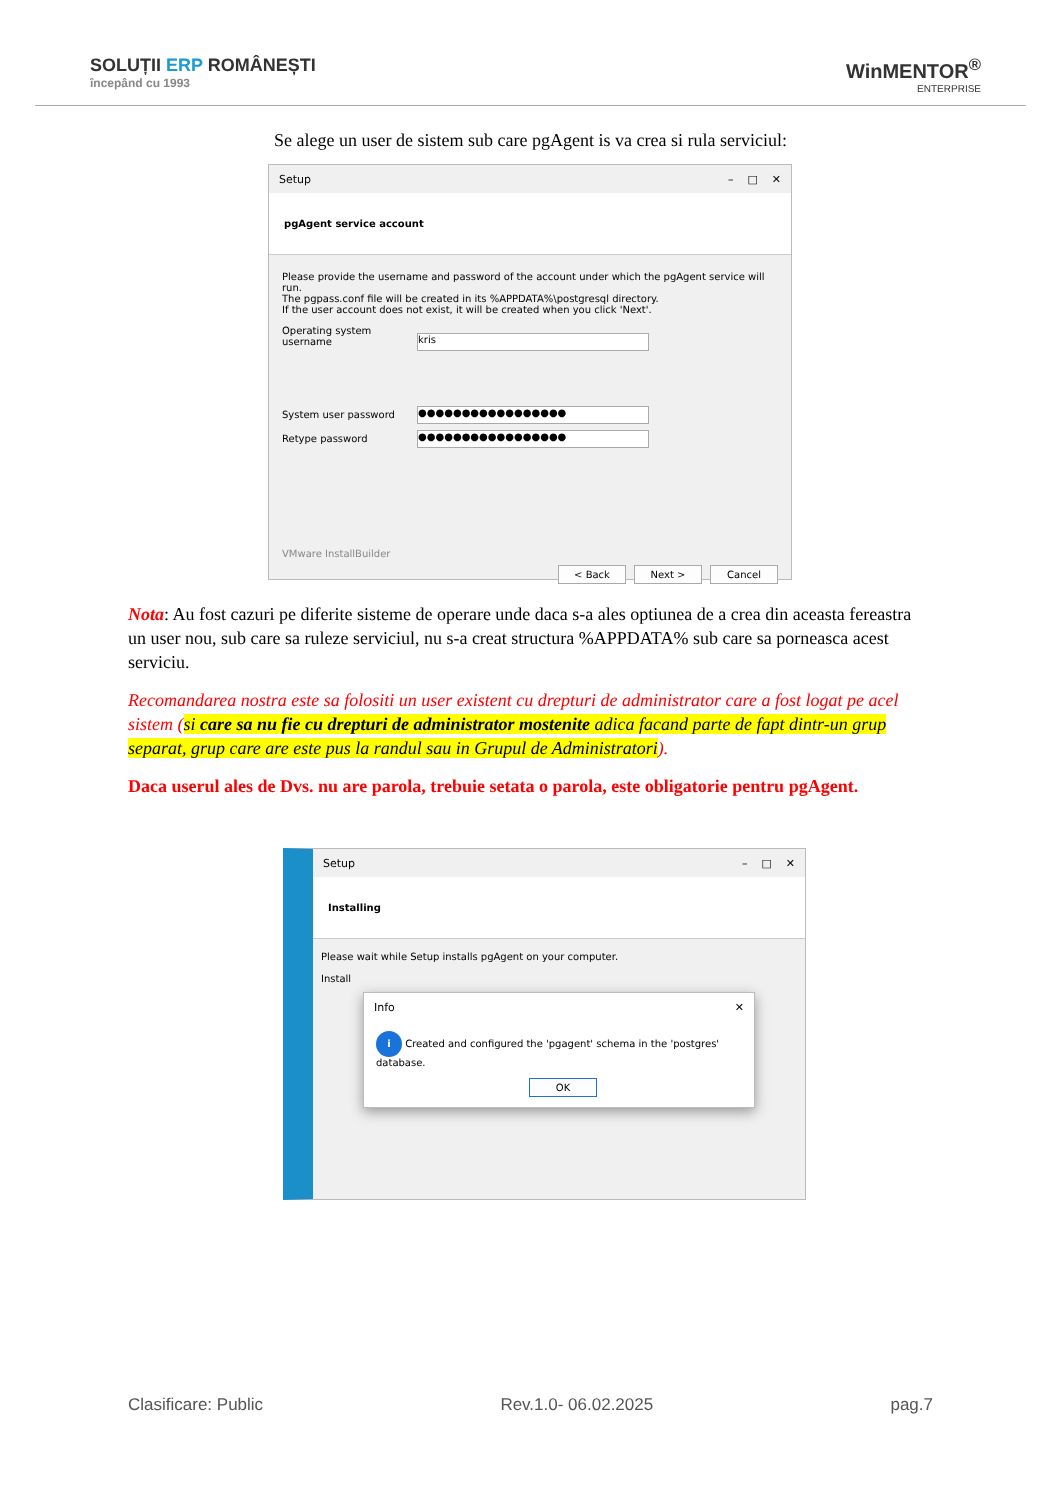SOLUȚII ERP ROMÂNEȘTI
începând cu 1993
WinMENTOR<sup>®</sup>
ENTERPRISE
Se alege un user de sistem sub care pgAgent is va crea si rula serviciul:
Setup – □ ✕
pgAgent service account
Please provide the username and password of the account under which the pgAgent service will run.
The pgpass.conf file will be created in its %APPDATA%\postgresql directory.
If the user account does not exist, it will be created when you click 'Next'.
Operating system username kris
System user password ●●●●●●●●●●●●●●●●●
Retype password ●●●●●●●●●●●●●●●●●
VMware InstallBuilder
< Back Next > Cancel
Nota: Au fost cazuri pe diferite sisteme de operare unde daca s-a ales optiunea de a crea din aceasta fereastra un user nou, sub care sa ruleze serviciul, nu s-a creat structura %APPDATA% sub care sa porneasca acest serviciu.
Recomandarea nostra este sa folositi un user existent cu drepturi de administrator care a fost logat pe acel sistem (si care sa nu fie cu drepturi de administrator mostenite adica facand parte de fapt dintr-un grup separat, grup care are este pus la randul sau in Grupul de Administratori).
Daca userul ales de Dvs. nu are parola, trebuie setata o parola, este obligatorie pentru pgAgent.
Setup – □ ✕
Installing
Please wait while Setup installs pgAgent on your computer.
Install
Info ✕
i Created and configured the 'pgagent' schema in the 'postgres' database.
OK
Clasificare: Public Rev.1.0- 06.02.2025 pag.7